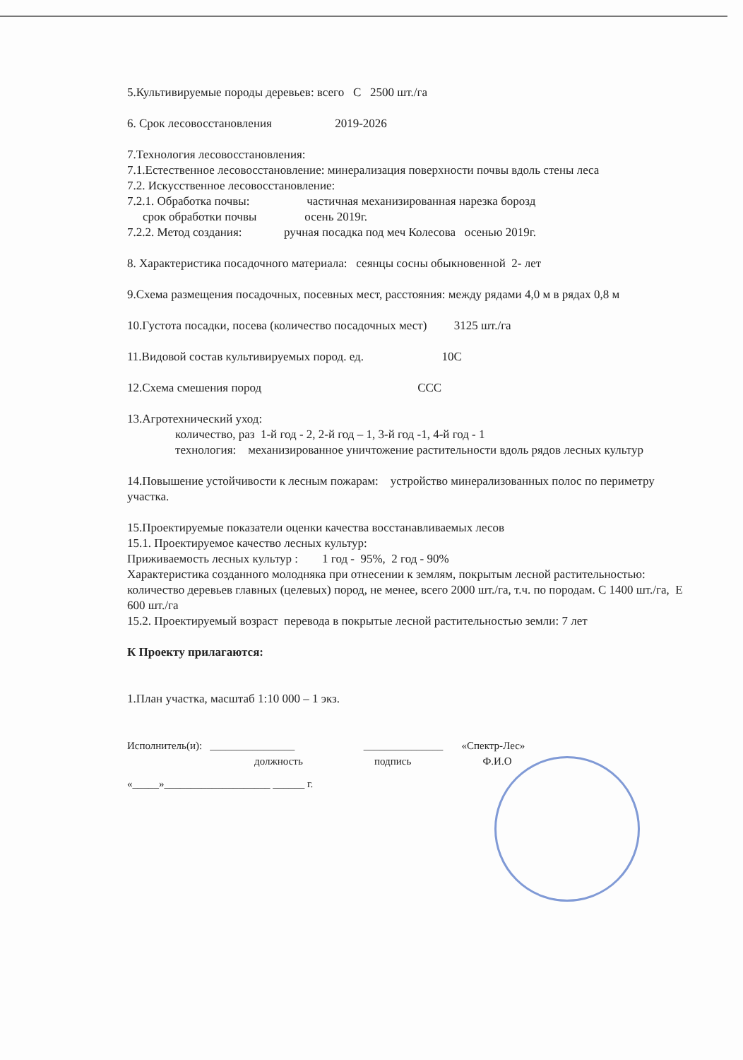5.Культивируемые породы деревьев: всего С 2500 шт./га
6. Срок лесовосстановления 2019-2026
7.Технология лесовосстановления:
7.1.Естественное лесовосстановление: минерализация поверхности почвы вдоль стены леса
7.2. Искусственное лесовосстановление:
7.2.1. Обработка почвы: частичная механизированная нарезка борозд
срок обработки почвы осень 2019г.
7.2.2. Метод создания: ручная посадка под меч Колесова осенью 2019г.
8. Характеристика посадочного материала: сеянцы сосны обыкновенной 2- лет
9.Схема размещения посадочных, посевных мест, расстояния: между рядами 4,0 м в рядах 0,8 м
10.Густота посадки, посева (количество посадочных мест) 3125 шт./га
11.Видовой состав культивируемых пород. ед. 10С
12.Схема смешения пород ССС
13.Агротехнический уход:
количество, раз 1-й год - 2, 2-й год – 1, 3-й год -1, 4-й год - 1
технология: механизированное уничтожение растительности вдоль рядов лесных культур
14.Повышение устойчивости к лесным пожарам: устройство минерализованных полос по периметру участка.
15.Проектируемые показатели оценки качества восстанавливаемых лесов
15.1. Проектируемое качество лесных культур:
Приживаемость лесных культур : 1 год - 95%, 2 год - 90%
Характеристика созданного молодняка при отнесении к землям, покрытым лесной растительностью:
количество деревьев главных (целевых) пород, не менее, всего 2000 шт./га, т.ч. по породам. С 1400 шт./га, Е 600 шт./га
15.2. Проектируемый возраст перевода в покрытые лесной растительностью земли: 7 лет
К Проекту прилагаются:
1.План участка, масштаб 1:10 000 – 1 экз.
Исполнитель(и): ________________ _______________ «Спектр-Лес»
должность подпись Ф.И.О
«_____»____________________ ______ г.